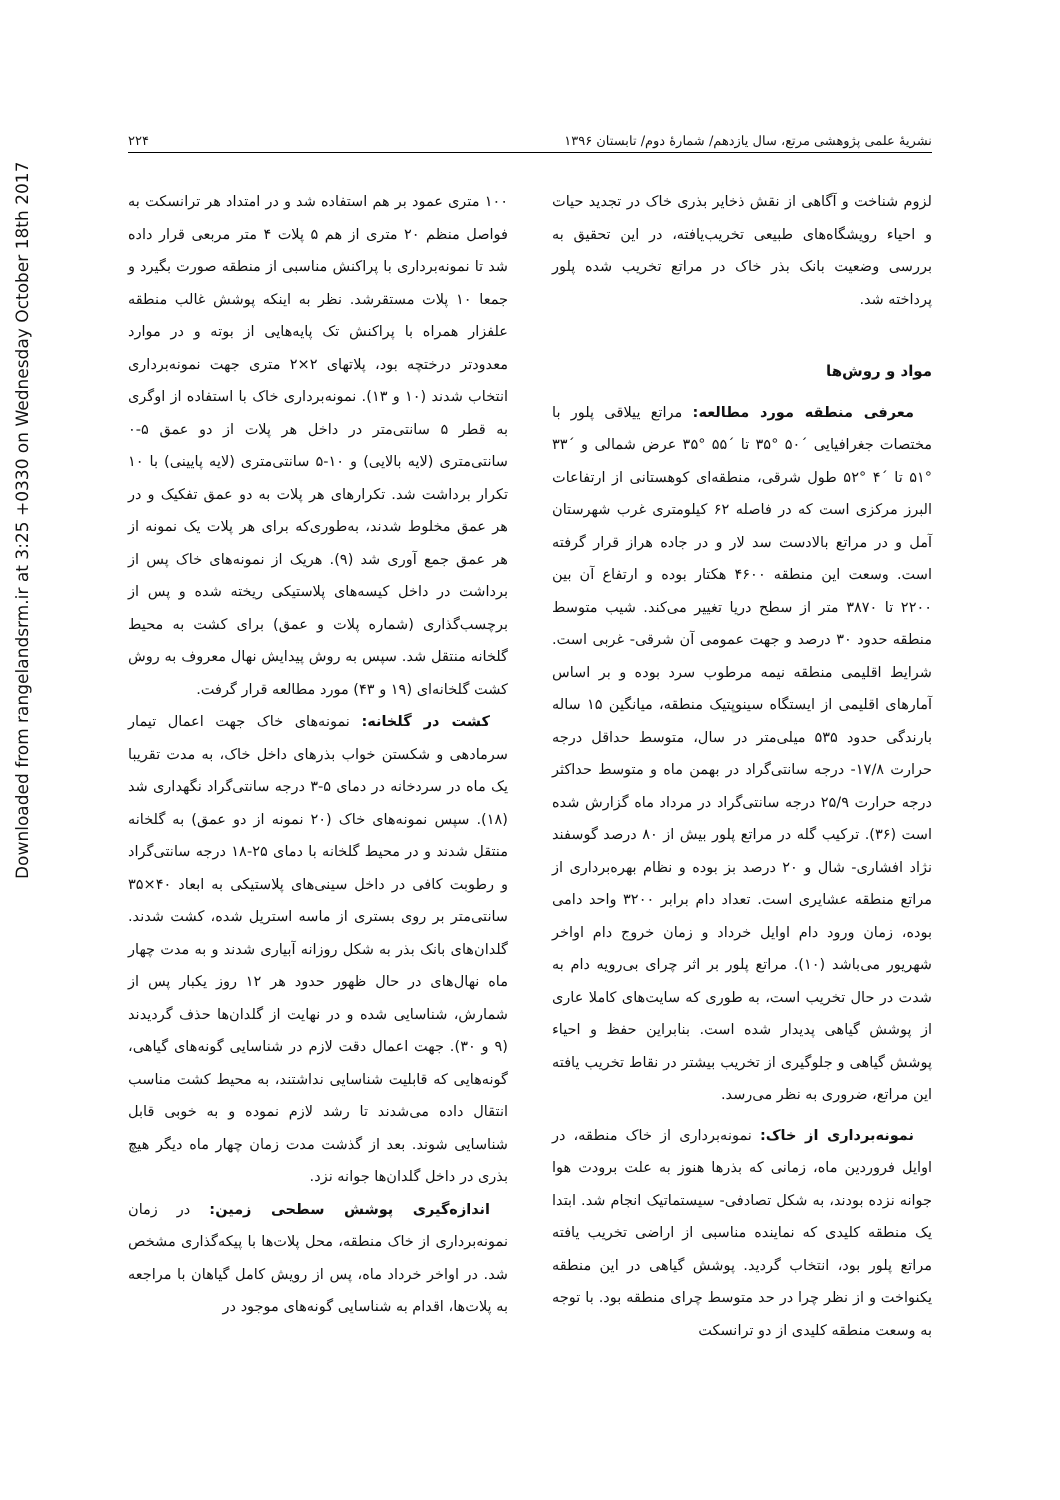Downloaded from rangelandsrm.ir at 3:25 +0330 on Wednesday October 18th 2017
نشریهٔ علمی پژوهشی مرتع، سال یازدهم/ شمارهٔ دوم/ تابستان ۱۳۹۶ ۲۲۴
لزوم شناخت و آگاهی از نقش ذخایر بذری خاک در تجدید حیات و احیاء رویشگاه‌های طبیعی تخریب‌یافته، در این تحقیق به بررسی وضعیت بانک بذر خاک در مراتع تخریب شده پلور پرداخته شد.
مواد و روش‌ها
معرفی منطقه مورد مطالعه: مراتع ییلاقی پلور با مختصات جغرافیایی ´۵۰ °۳۵ تا ´۵۵ °۳۵ عرض شمالی و ´۳۳ °۵۱ تا ´۴ °۵۲ طول شرقی، منطقه‌ای کوهستانی از ارتفاعات البرز مرکزی است که در فاصله ۶۲ کیلومتری غرب شهرستان آمل و در مراتع بالادست سد لار و در جاده هراز قرار گرفته است. وسعت این منطقه ۴۶۰۰ هکتار بوده و ارتفاع آن بین ۲۲۰۰ تا ۳۸۷۰ متر از سطح دریا تغییر می‌کند. شیب متوسط منطقه حدود ۳۰ درصد و جهت عمومی آن شرقی- غربی است. شرایط اقلیمی منطقه نیمه مرطوب سرد بوده و بر اساس آمارهای اقلیمی از ایستگاه سینوپتیک منطقه، میانگین ۱۵ ساله بارندگی حدود ۵۳۵ میلی‌متر در سال، متوسط حداقل درجه حرارت ۱۷/۸- درجه سانتی‌گراد در بهمن ماه و متوسط حداکثر درجه حرارت ۲۵/۹ درجه سانتی‌گراد در مرداد ماه گزارش شده است (۳۶). ترکیب گله در مراتع پلور بیش از ۸۰ درصد گوسفند نژاد افشاری- شال و ۲۰ درصد بز بوده و نظام بهره‌برداری از مراتع منطقه عشایری است. تعداد دام برابر ۳۲۰۰ واحد دامی بوده، زمان ورود دام اوایل خرداد و زمان خروج دام اواخر شهریور می‌باشد (۱۰). مراتع پلور بر اثر چرای بی‌رویه دام به شدت در حال تخریب است، به طوری که سایت‌های کاملا عاری از پوشش گیاهی پدیدار شده است. بنابراین حفظ و احیاء پوشش گیاهی و جلوگیری از تخریب بیشتر در نقاط تخریب یافته این مراتع، ضروری به نظر می‌رسد.
نمونه‌برداری از خاک: نمونه‌برداری از خاک منطقه، در اوایل فروردین ماه، زمانی که بذرها هنوز به علت برودت هوا جوانه نزده بودند، به شکل تصادفی- سیستماتیک انجام شد. ابتدا یک منطقه کلیدی که نماینده مناسبی از اراضی تخریب یافته مراتع پلور بود، انتخاب گردید. پوشش گیاهی در این منطقه یکنواخت و از نظر چرا در حد متوسط چرای منطقه بود. با توجه به وسعت منطقه کلیدی از دو ترانسکت
۱۰۰ متری عمود بر هم استفاده شد و در امتداد هر ترانسکت به فواصل منظم ۲۰ متری از هم ۵ پلات ۴ متر مربعی قرار داده شد تا نمونه‌برداری با پراکنش مناسبی از منطقه صورت بگیرد و جمعا ۱۰ پلات مستقرشد. نظر به اینکه پوشش غالب منطقه علفزار همراه با پراکنش تک پایه‌هایی از بوته و در موارد معدودتر درختچه بود، پلاتهای ۲×۲ متری جهت نمونه‌برداری انتخاب شدند (۱۰ و ۱۳). نمونه‌برداری خاک با استفاده از اوگری به قطر ۵ سانتی‌متر در داخل هر پلات از دو عمق ۵-۰ سانتی‌متری (لایه بالایی) و ۱۰-۵ سانتی‌متری (لایه پایینی) با ۱۰ تکرار برداشت شد. تکرارهای هر پلات به دو عمق تفکیک و در هر عمق مخلوط شدند، به‌طوری‌که برای هر پلات یک نمونه از هر عمق جمع آوری شد (۹). هریک از نمونه‌های خاک پس از برداشت در داخل کیسه‌های پلاستیکی ریخته شده و پس از برچسب‌گذاری (شماره پلات و عمق) برای کشت به محیط گلخانه منتقل شد. سپس به روش پیدایش نهال معروف به روش کشت گلخانه‌ای (۱۹ و ۴۳) مورد مطالعه قرار گرفت.
کشت در گلخانه: نمونه‌های خاک جهت اعمال تیمار سرمادهی و شکستن خواب بذرهای داخل خاک، به مدت تقریبا یک ماه در سردخانه در دمای ۵-۳ درجه سانتی‌گراد نگهداری شد (۱۸). سپس نمونه‌های خاک (۲۰ نمونه از دو عمق) به گلخانه منتقل شدند و در محیط گلخانه با دمای ۲۵-۱۸ درجه سانتی‌گراد و رطوبت کافی در داخل سینی‌های پلاستیکی به ابعاد ۴۰×۳۵ سانتی‌متر بر روی بستری از ماسه استریل شده، کشت شدند. گلدان‌های بانک بذر به شکل روزانه آبیاری شدند و به مدت چهار ماه نهال‌های در حال ظهور حدود هر ۱۲ روز یکبار پس از شمارش، شناسایی شده و در نهایت از گلدان‌ها حذف گردیدند (۹ و ۳۰). جهت اعمال دقت لازم در شناسایی گونه‌های گیاهی، گونه‌هایی که قابلیت شناسایی نداشتند، به محیط کشت مناسب انتقال داده می‌شدند تا رشد لازم نموده و به خوبی قابل شناسایی شوند. بعد از گذشت مدت زمان چهار ماه دیگر هیچ بذری در داخل گلدان‌ها جوانه نزد.
اندازه‌گیری پوشش سطحی زمین: در زمان نمونه‌برداری از خاک منطقه، محل پلات‌ها با پیکه‌گذاری مشخص شد. در اواخر خرداد ماه، پس از رویش کامل گیاهان با مراجعه به پلات‌ها، اقدام به شناسایی گونه‌های موجود در